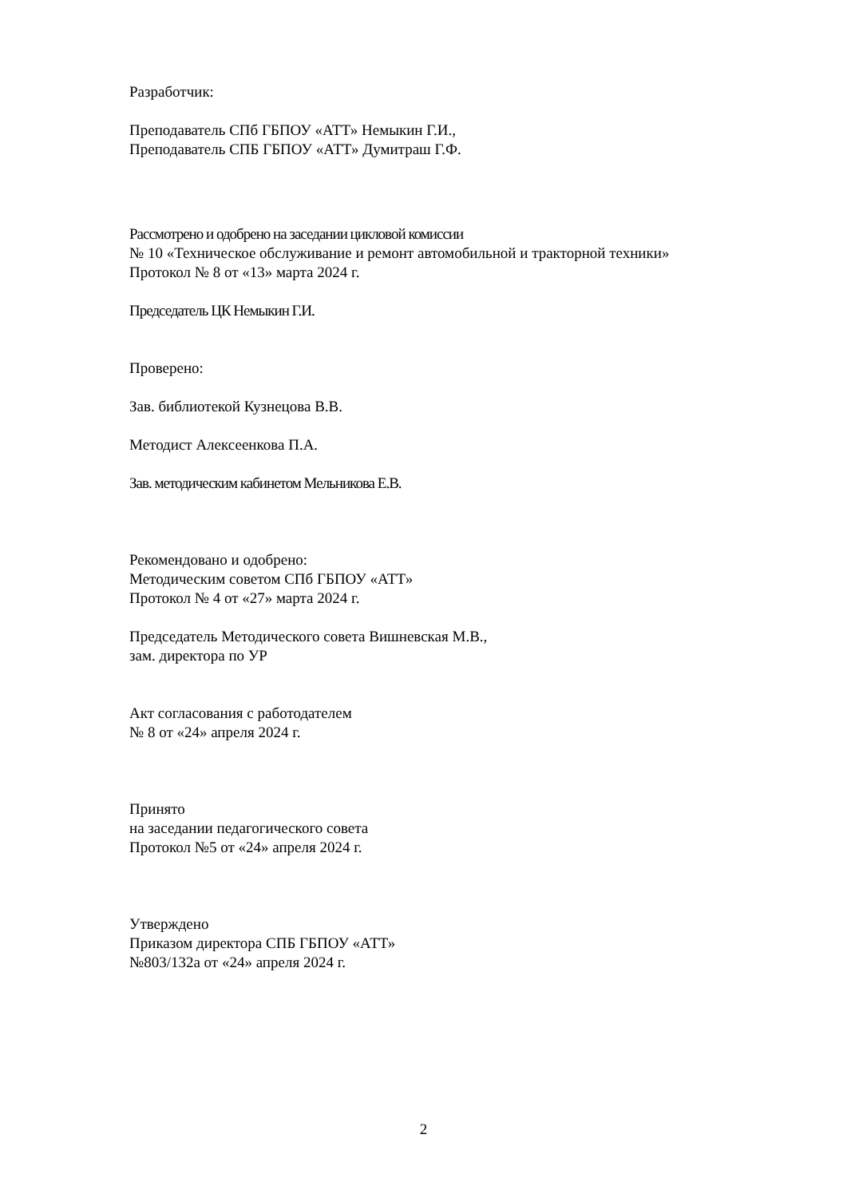Разработчик:
Преподаватель СПб ГБПОУ «АТТ» Немыкин Г.И.,
Преподаватель СПБ ГБПОУ «АТТ» Думитраш Г.Ф.
Рассмотрено и одобрено на заседании цикловой комиссии
№ 10 «Техническое обслуживание и ремонт автомобильной и тракторной техники»
Протокол № 8 от «13» марта 2024 г.
Председатель ЦК Немыкин Г.И.
Проверено:
Зав. библиотекой Кузнецова В.В.
Методист Алексеенкова П.А.
Зав. методическим кабинетом Мельникова Е.В.
Рекомендовано и одобрено:
Методическим советом СПб ГБПОУ «АТТ»
Протокол № 4 от «27» марта 2024 г.
Председатель Методического совета Вишневская М.В.,
зам. директора по УР
Акт согласования с работодателем
№ 8 от «24» апреля 2024 г.
Принято
на заседании педагогического совета
Протокол №5 от «24» апреля 2024 г.
Утверждено
Приказом директора СПБ ГБПОУ «АТТ»
№803/132а от «24» апреля 2024 г.
2